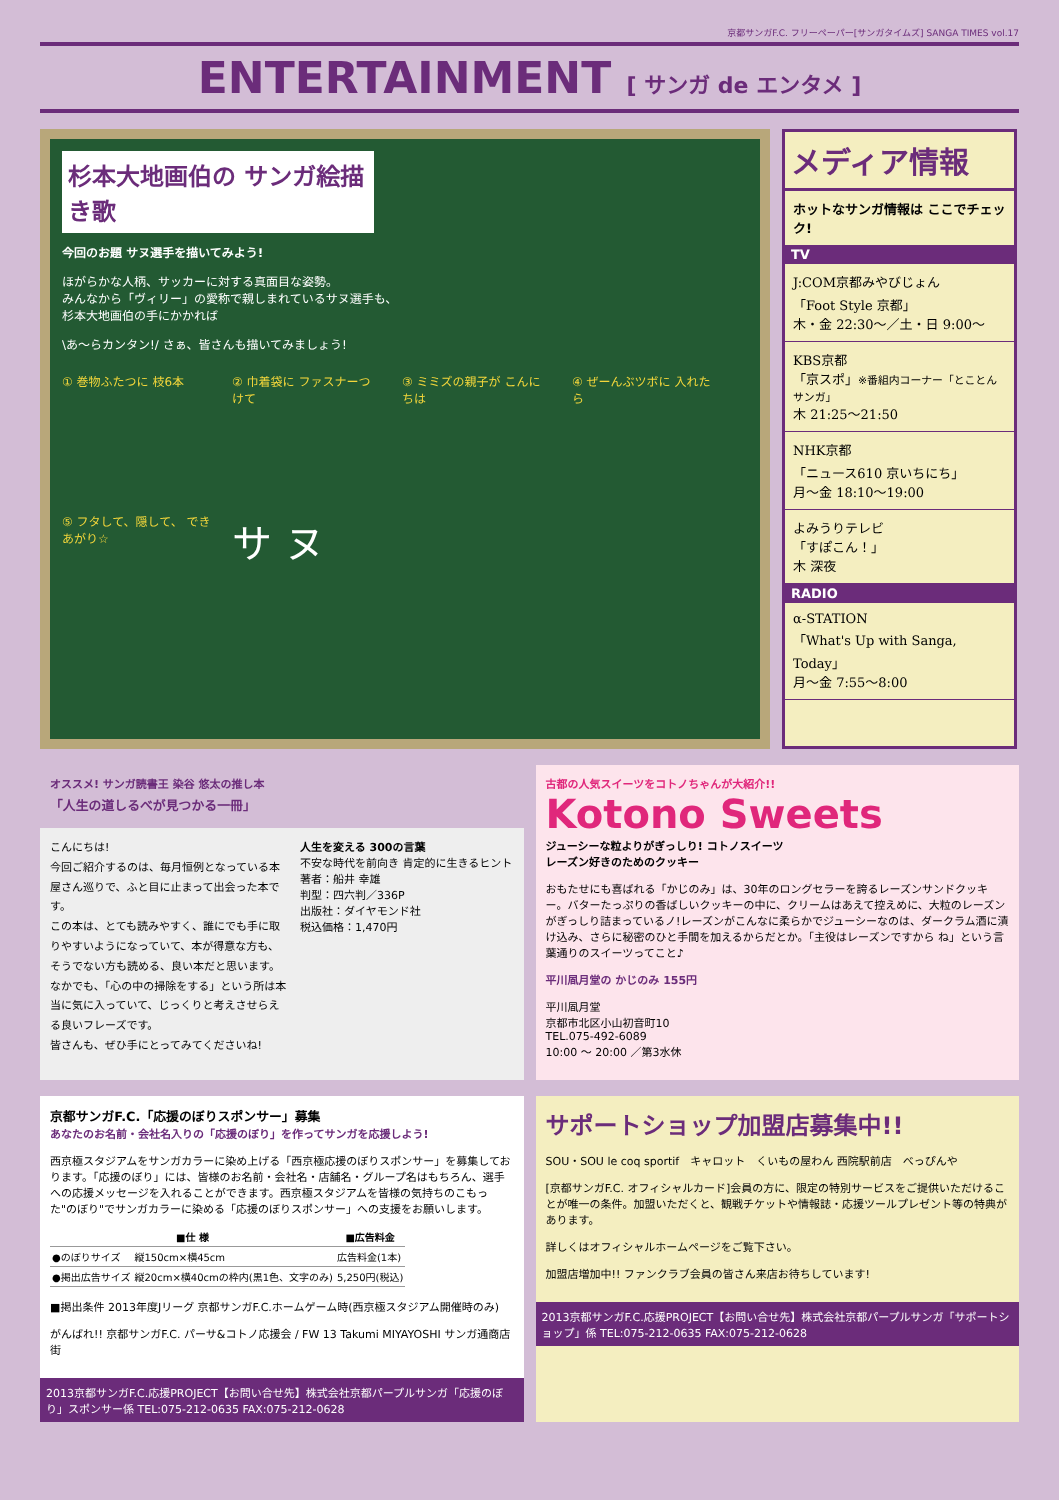京都サンガF.C. フリーペーパー[サンガタイムズ] SANGA TIMES vol.17
ENTERTAINMENT [ サンガ de エンタメ ]
杉本大地画伯の サンガ絵描き歌
今回のお題 サヌ選手を描いてみよう!
ほがらかな人柄、サッカーに対する真面目な姿勢。
みんなから「ヴィリー」の愛称で親しまれているサヌ選手も、
杉本大地画伯の手にかかれば
\あ～らカンタン!/ さぁ、皆さんも描いてみましょう!
① 巻物ふたつに 枝6本
② 巾着袋に ファスナーつけて
③ ミミズの親子が こんにちは
④ ぜーんぶツボに 入れたら
⑤ フタして、隠して、 できあがり☆
サ ヌ
メディア情報
ホットなサンガ情報は ここでチェック!
TV
J:COM京都みやびじょん
「Foot Style 京都」
木・金 22:30～／土・日 9:00～
KBS京都
「京スポ」※番組内コーナー「とことんサンガ」
木 21:25～21:50
NHK京都
「ニュース610 京いちにち」
月～金 18:10～19:00
よみうりテレビ
「すぽこん！」
木 深夜
RADIO
α-STATION
「What's Up with Sanga, Today」
月～金 7:55～8:00
オススメ! サンガ読書王 染谷 悠太の推し本
「人生の道しるべが見つかる一冊」
こんにちは!
今回ご紹介するのは、毎月恒例となっている本屋さん巡りで、ふと目に止まって出会った本です。
この本は、とても読みやすく、誰にでも手に取りやすいようになっていて、本が得意な方も、そうでない方も読める、良い本だと思います。
なかでも、「心の中の掃除をする」という所は本当に気に入っていて、じっくりと考えさせらえる良いフレーズです。
皆さんも、ぜひ手にとってみてくださいね!
人生を変える 300の言葉
不安な時代を前向き 肯定的に生きるヒント
著者：船井 幸雄
判型：四六判／336P
出版社：ダイヤモンド社
税込価格：1,470円
古都の人気スイーツをコトノちゃんが大紹介!!
Kotono Sweets
ジューシーな粒よりがぎっしり! コトノスイーツ
レーズン好きのためのクッキー
おもたせにも喜ばれる「かじのみ」は、30年のロングセラーを誇るレーズンサンドクッキー。バターたっぷりの香ばしいクッキーの中に、クリームはあえて控えめに、大粒のレーズンがぎっしり詰まっているノ!レーズンがこんなに柔らかでジューシーなのは、ダークラム酒に漬け込み、さらに秘密のひと手間を加えるからだとか。「主役はレーズンですから ね」という言葉通りのスイーツってこと♪
平川凮月堂の かじのみ 155円
平川凮月堂
京都市北区小山初音町10
TEL.075-492-6089
10:00 ～ 20:00 ／第3水休
京都サンガF.C.「応援のぼりスポンサー」募集
あなたのお名前・会社名入りの「応援のぼり」を作ってサンガを応援しよう!
西京極スタジアムをサンガカラーに染め上げる「西京極応援のぼりスポンサー」を募集しております。「応援のぼり」には、皆様のお名前・会社名・店舗名・グループ名はもちろん、選手への応援メッセージを入れることができます。西京極スタジアムを皆様の気持ちのこもった"のぼり"でサンガカラーに染める「応援のぼりスポンサー」への支援をお願いします。
| ■仕 様 | | ■広告料金 |
| --- | --- | --- |
| ●のぼりサイズ | 縦150cm×横45cm | 広告料金(1本) |
| ●掲出広告サイズ | 縦20cm×横40cmの枠内(黒1色、文字のみ) | 5,250円(税込) |
■掲出条件 2013年度Jリーグ 京都サンガF.C.ホームゲーム時(西京極スタジアム開催時のみ)
がんばれ!! 京都サンガF.C. パーサ&コトノ応援会 / FW 13 Takumi MIYAYOSHI サンガ通商店街
2013京都サンガF.C.応援PROJECT【お問い合せ先】株式会社京都パープルサンガ「応援のぼり」スポンサー係 TEL:075-212-0635 FAX:075-212-0628
サポートショップ加盟店募集中!!
SOU・SOU le coq sportif　キャロット　くいもの屋わん 西院駅前店　べっぴんや
[京都サンガF.C. オフィシャルカード]会員の方に、限定の特別サービスをご提供いただけることが唯一の条件。加盟いただくと、観戦チケットや情報誌・応援ツールプレゼント等の特典があります。
詳しくはオフィシャルホームページをご覧下さい。
加盟店増加中!! ファンクラブ会員の皆さん来店お待ちしています!
2013京都サンガF.C.応援PROJECT【お問い合せ先】株式会社京都パープルサンガ「サポートショップ」係 TEL:075-212-0635 FAX:075-212-0628